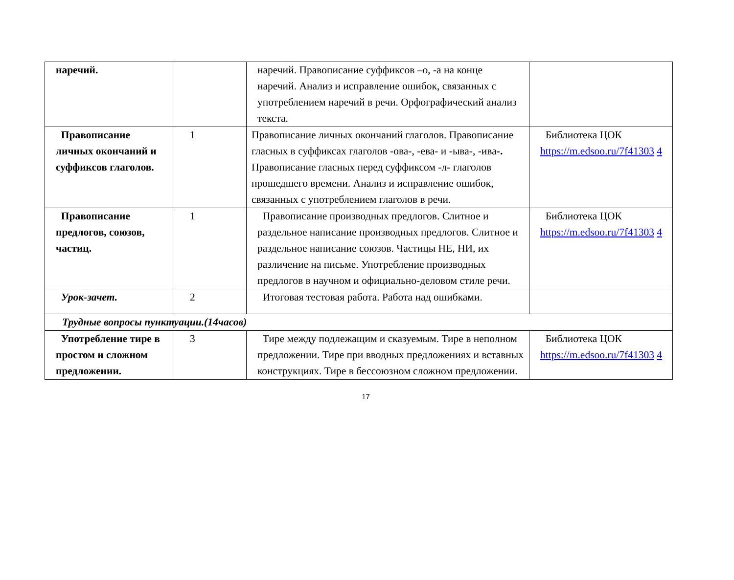| наречий. | | наречий. Правописание суффиксов –о, -а на конце наречий. Анализ и исправление ошибок, связанных с употреблением наречий в речи. Орфографический анализ текста. | |
| Правописание личных окончаний и суффиксов глаголов. | 1 | Правописание личных окончаний глаголов. Правописание гласных в суффиксах глаголов -ова-, -ева- и -ыва-, -ива -. Правописание гласных перед суффиксом -л- глаголов прошедшего времени. Анализ и исправление ошибок, связанных с употреблением глаголов в речи. | Библиотека ЦОК https://m.edsoo.ru/7f41303 4 |
| Правописание предлогов, союзов, частиц. | 1 | Правописание производных предлогов. Слитное и раздельное написание производных предлогов. Слитное и раздельное написание союзов. Частицы НЕ, НИ, их различение на письме. Употребление производных предлогов в научном и официально-деловом стиле речи. | Библиотека ЦОК https://m.edsoo.ru/7f41303 4 |
| Урок-зачет. | 2 | Итоговая тестовая работа. Работа над ошибками. | |
| Трудные вопросы пунктуации.(14часов) | | | |
| Употребление тире в простом и сложном предложении. | 3 | Тире между подлежащим и сказуемым. Тире в неполном предложении. Тире при вводных предложениях и вставных конструкциях. Тире в бессоюзном сложном предложении. | Библиотека ЦОК https://m.edsoo.ru/7f41303 4 |
17